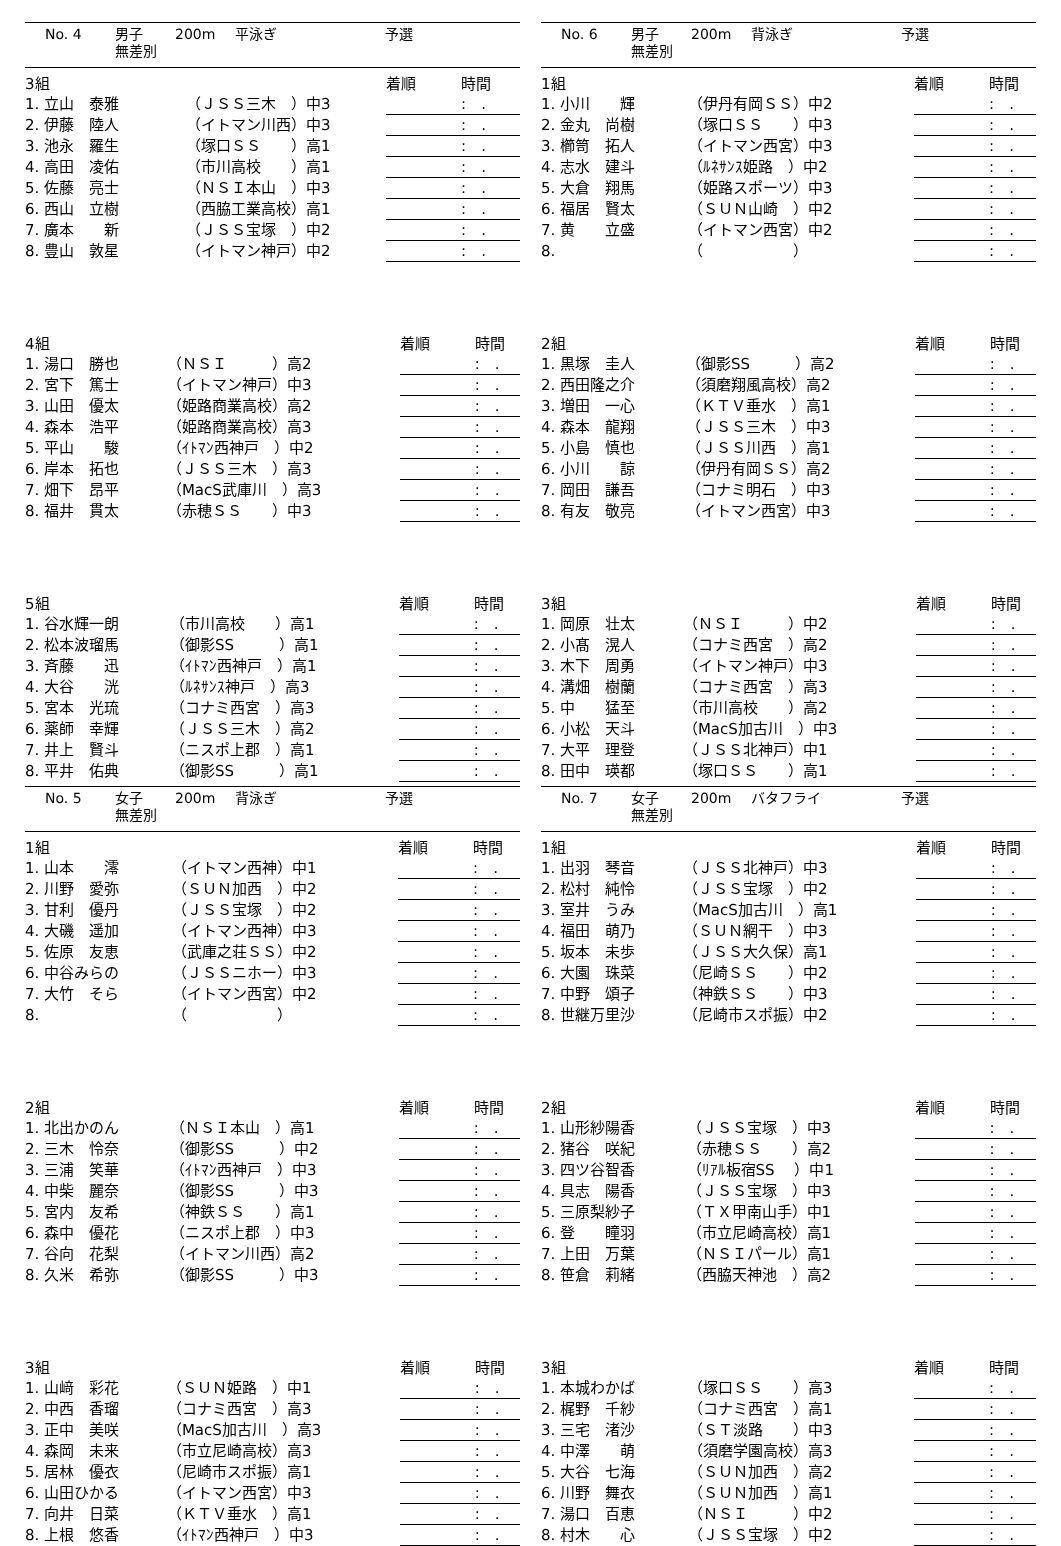No. 4 男子 200m 平泳ぎ 予選
無差別
| 3組 | | | | 着順 | 時間 |
| 1. 立山 泰雅 | | （ＪＳＳ三木 ）中3 | | : . | |
| 2. 伊藤 陸人 | | （イトマン川西）中3 | | : . | |
| 3. 池永 羅生 | | （塚口ＳＳ ）高1 | | : . | |
| 4. 高田 凌佑 | | （市川高校 ）高1 | | : . | |
| 5. 佐藤 亮士 | | （ＮＳＩ本山 ）中3 | | : . | |
| 6. 西山 立樹 | | （西脇工業高校）高1 | | : . | |
| 7. 廣本 新 | | （ＪＳＳ宝塚 ）中2 | | : . | |
| 8. 豊山 敦星 | | （イトマン神戸）中2 | | : . | |
| 4組 | | 着順 | 時間 |
| 1. 湯口 勝也 | （ＮＳＩ ）高2 | : . | |
| 2. 宮下 篤士 | （イトマン神戸）中3 | : . | |
| 3. 山田 優太 | （姫路商業高校）高2 | : . | |
| 4. 森本 浩平 | （姫路商業高校）高3 | : . | |
| 5. 平山 駿 | （ｲﾄﾏﾝ西神戸 ）中2 | : . | |
| 6. 岸本 拓也 | （ＪＳＳ三木 ）高3 | : . | |
| 7. 畑下 昂平 | （MacS武庫川 ）高3 | : . | |
| 8. 福井 貫太 | （赤穂ＳＳ ）中3 | : . | |
| 5組 | | 着順 | 時間 |
| 1. 谷水輝一朗 | （市川高校 ）高1 | : . | |
| 2. 松本波瑠馬 | （御影SS ）高1 | : . | |
| 3. 斉藤 迅 | （ｲﾄﾏﾝ西神戸 ）高1 | : . | |
| 4. 大谷 洸 | （ﾙﾈｻﾝｽ神戸 ）高3 | : . | |
| 5. 宮本 光琉 | （コナミ西宮 ）高3 | : . | |
| 6. 薬師 幸輝 | （ＪＳＳ三木 ）高2 | : . | |
| 7. 井上 賢斗 | （ニスポ上郡 ）高1 | : . | |
| 8. 平井 佑典 | （御影SS ）高1 | : . | |
No. 5 女子 200m 背泳ぎ 予選
無差別
| 1組 | | 着順 | 時間 |
| 1. 山本 澪 | （イトマン西神）中1 | : . | |
| 2. 川野 愛弥 | （ＳＵＮ加西 ）中2 | : . | |
| 3. 甘利 優丹 | （ＪＳＳ宝塚 ）中2 | : . | |
| 4. 大磯 遥加 | （イトマン西神）中3 | : . | |
| 5. 佐原 友恵 | （武庫之荘ＳＳ）中2 | : . | |
| 6. 中谷みらの | （ＪＳＳニホー）中3 | : . | |
| 7. 大竹 そら | （イトマン西宮）中2 | : . | |
| 8. | （ ） | : . | |
| 2組 | | 着順 | 時間 |
| 1. 北出かのん | （ＮＳＩ本山 ）高1 | : . | |
| 2. 三木 怜奈 | （御影SS ）中2 | : . | |
| 3. 三浦 笑華 | （ｲﾄﾏﾝ西神戸 ）中3 | : . | |
| 4. 中柴 麗奈 | （御影SS ）中3 | : . | |
| 5. 宮内 友希 | （神鉄ＳＳ ）高1 | : . | |
| 6. 森中 優花 | （ニスポ上郡 ）中3 | : . | |
| 7. 谷向 花梨 | （イトマン川西）高2 | : . | |
| 8. 久米 希弥 | （御影SS ）中3 | : . | |
| 3組 | | 着順 | 時間 |
| 1. 山﨑 彩花 | （ＳＵＮ姫路 ）中1 | : . | |
| 2. 中西 香瑠 | （コナミ西宮 ）高3 | : . | |
| 3. 正中 美咲 | （MacS加古川 ）高3 | : . | |
| 4. 森岡 未来 | （市立尼崎高校）高3 | : . | |
| 5. 居林 優衣 | （尼崎市スポ振）高1 | : . | |
| 6. 山田ひかる | （イトマン西宮）中3 | : . | |
| 7. 向井 日菜 | （ＫＴＶ垂水 ）高1 | : . | |
| 8. 上根 悠香 | （ｲﾄﾏﾝ西神戸 ）中3 | : . | |
No. 6 男子 200m 背泳ぎ 予選
無差別
| 1組 | | 着順 | 時間 |
| 1. 小川 輝 | （伊丹有岡ＳＳ）中2 | : . | |
| 2. 金丸 尚樹 | （塚口ＳＳ ）中3 | : . | |
| 3. 櫛笥 拓人 | （イトマン西宮）中3 | : . | |
| 4. 志水 建斗 | （ﾙﾈｻﾝｽ姫路 ）中2 | : . | |
| 5. 大倉 翔馬 | （姫路スポーツ）中3 | : . | |
| 6. 福居 賢太 | （ＳＵＮ山崎 ）中2 | : . | |
| 7. 黄 立盛 | （イトマン西宮）中2 | : . | |
| 8. | （ ） | : . | |
| 2組 | | 着順 | 時間 |
| 1. 黒塚 圭人 | （御影SS ）高2 | : . | |
| 2. 西田隆之介 | （須磨翔風高校）高2 | : . | |
| 3. 増田 一心 | （ＫＴＶ垂水 ）高1 | : . | |
| 4. 森本 龍翔 | （ＪＳＳ三木 ）中3 | : . | |
| 5. 小島 慎也 | （ＪＳＳ川西 ）高1 | : . | |
| 6. 小川 諒 | （伊丹有岡ＳＳ）高2 | : . | |
| 7. 岡田 謙吾 | （コナミ明石 ）中3 | : . | |
| 8. 有友 敬亮 | （イトマン西宮）中3 | : . | |
| 3組 | | 着順 | 時間 |
| 1. 岡原 壮太 | （ＮＳＩ ）中2 | : . | |
| 2. 小髙 滉人 | （コナミ西宮 ）高2 | : . | |
| 3. 木下 周勇 | （イトマン神戸）中3 | : . | |
| 4. 溝畑 樹蘭 | （コナミ西宮 ）高3 | : . | |
| 5. 中 猛至 | （市川高校 ）高2 | : . | |
| 6. 小松 天斗 | （MacS加古川 ）中3 | : . | |
| 7. 大平 理登 | （ＪＳＳ北神戸）中1 | : . | |
| 8. 田中 瑛都 | （塚口ＳＳ ）高1 | : . | |
No. 7 女子 200m バタフライ 予選
無差別
| 1組 | | 着順 | 時間 |
| 1. 出羽 琴音 | （ＪＳＳ北神戸）中3 | : . | |
| 2. 松村 純怜 | （ＪＳＳ宝塚 ）中2 | : . | |
| 3. 室井 うみ | （MacS加古川 ）高1 | : . | |
| 4. 福田 萌乃 | （ＳＵＮ網干 ）中3 | : . | |
| 5. 坂本 未歩 | （ＪＳＳ大久保）高1 | : . | |
| 6. 大園 珠菜 | （尼崎ＳＳ ）中2 | : . | |
| 7. 中野 頌子 | （神鉄ＳＳ ）中3 | : . | |
| 8. 世継万里沙 | （尼崎市スポ振）中2 | : . | |
| 2組 | | 着順 | 時間 |
| 1. 山形紗陽香 | （ＪＳＳ宝塚 ）中3 | : . | |
| 2. 猪谷 咲紀 | （赤穂ＳＳ ）高2 | : . | |
| 3. 四ツ谷智香 | （ﾘｱﾙ板宿SS ）中1 | : . | |
| 4. 具志 陽香 | （ＪＳＳ宝塚 ）中3 | : . | |
| 5. 三原梨紗子 | （ＴＸ甲南山手）中1 | : . | |
| 6. 登 瞳羽 | （市立尼崎高校）高1 | : . | |
| 7. 上田 万葉 | （ＮＳＩパール）高1 | : . | |
| 8. 笹倉 莉緒 | （西脇天神池 ）高2 | : . | |
| 3組 | | 着順 | 時間 |
| 1. 本城わかば | （塚口ＳＳ ）高3 | : . | |
| 2. 梶野 千紗 | （コナミ西宮 ）高1 | : . | |
| 3. 三宅 渚沙 | （ＳＴ淡路 ）中3 | : . | |
| 4. 中澤 萌 | （須磨学園高校）高3 | : . | |
| 5. 大谷 七海 | （ＳＵＮ加西 ）高2 | : . | |
| 6. 川野 舞衣 | （ＳＵＮ加西 ）高1 | : . | |
| 7. 湯口 百恵 | （ＮＳＩ ）中2 | : . | |
| 8. 村木 心 | （ＪＳＳ宝塚 ）中2 | : . | |